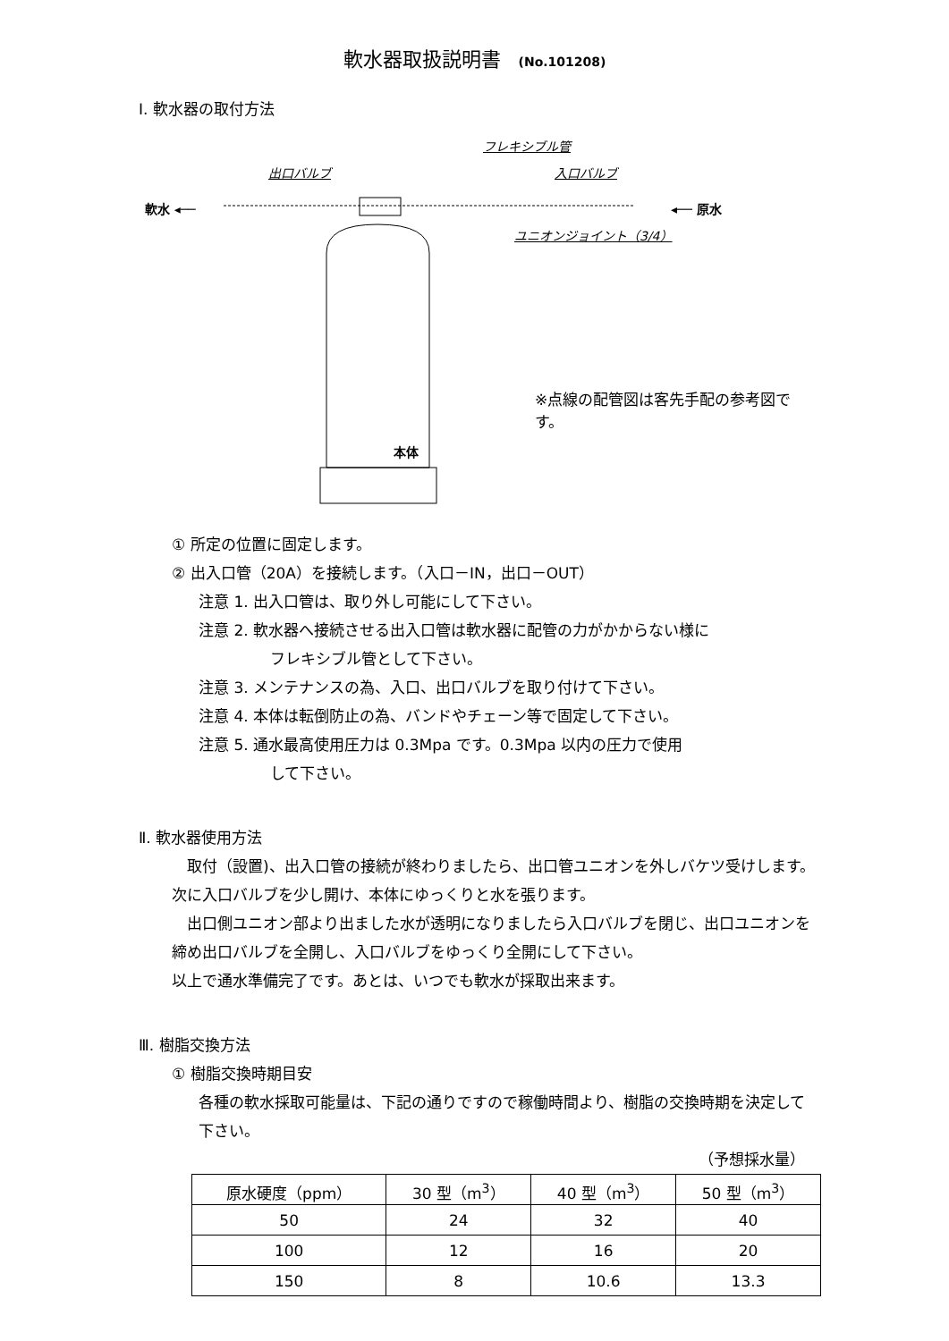軟水器取扱説明書 (No.101208)
Ⅰ. 軟水器の取付方法
フレキシブル管
出口バルブ 入口バルブ
軟水 ◂── ◂── 原水
ユニオンジョイント（3/4）
※点線の配管図は客先手配の参考図です。
本体
① 所定の位置に固定します。
② 出入口管（20A）を接続します。（入口－IN，出口－OUT）
注意 1. 出入口管は、取り外し可能にして下さい。
注意 2. 軟水器へ接続させる出入口管は軟水器に配管の力がかからない様に
フレキシブル管として下さい。
注意 3. メンテナンスの為、入口、出口バルブを取り付けて下さい。
注意 4. 本体は転倒防止の為、バンドやチェーン等で固定して下さい。
注意 5. 通水最高使用圧力は 0.3Mpa です。0.3Mpa 以内の圧力で使用
して下さい。
Ⅱ. 軟水器使用方法
　取付（設置)、出入口管の接続が終わりましたら、出口管ユニオンを外しバケツ受けします。次に入口バルブを少し開け、本体にゆっくりと水を張ります。
　出口側ユニオン部より出ました水が透明になりましたら入口バルブを閉じ、出口ユニオンを締め出口バルブを全開し、入口バルブをゆっくり全開にして下さい。
以上で通水準備完了です。あとは、いつでも軟水が採取出来ます。
Ⅲ. 樹脂交換方法
① 樹脂交換時期目安
各種の軟水採取可能量は、下記の通りですので稼働時間より、樹脂の交換時期を決定して下さい。
（予想採水量）
| 原水硬度（ppm） | 30 型（m<sup>3</sup>） | 40 型（m<sup>3</sup>） | 50 型（m<sup>3</sup>） |
| 50 | 24 | 32 | 40 |
| 100 | 12 | 16 | 20 |
| 150 | 8 | 10.6 | 13.3 |